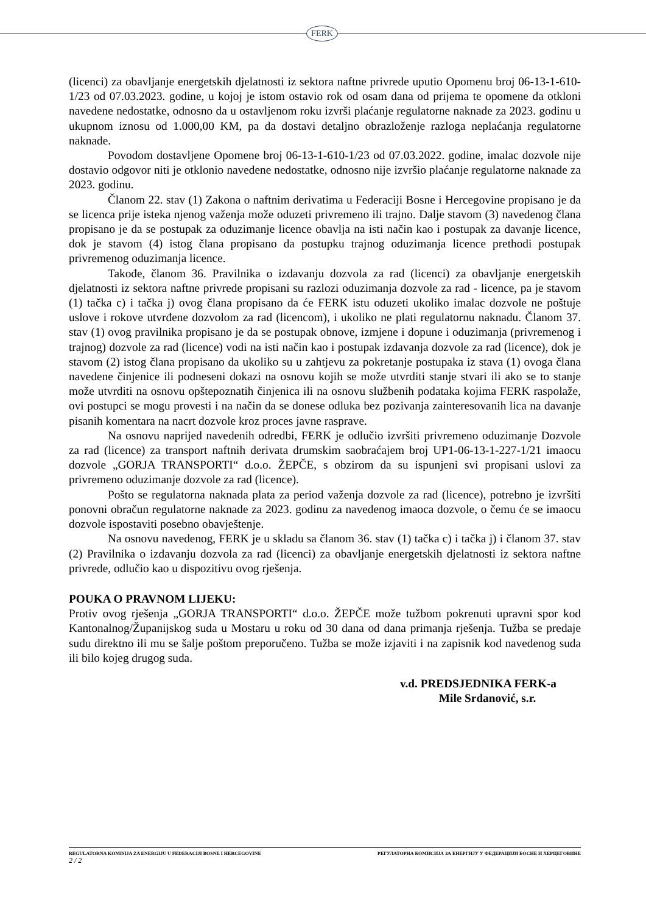FERK
(licenci) za obavljanje energetskih djelatnosti iz sektora naftne privrede uputio Opomenu broj 06-13-1-610-1/23 od 07.03.2023. godine, u kojoj je istom ostavio rok od osam dana od prijema te opomene da otkloni navedene nedostatke, odnosno da u ostavljenom roku izvrši plaćanje regulatorne naknade za 2023. godinu u ukupnom iznosu od 1.000,00 KM, pa da dostavi detaljno obrazloženje razloga neplaćanja regulatorne naknade.
Povodom dostavljene Opomene broj 06-13-1-610-1/23 od 07.03.2022. godine, imalac dozvole nije dostavio odgovor niti je otklonio navedene nedostatke, odnosno nije izvršio plaćanje regulatorne naknade za 2023. godinu.
Članom 22. stav (1) Zakona o naftnim derivatima u Federaciji Bosne i Hercegovine propisano je da se licenca prije isteka njenog važenja može oduzeti privremeno ili trajno. Dalje stavom (3) navedenog člana propisano je da se postupak za oduzimanje licence obavlja na isti način kao i postupak za davanje licence, dok je stavom (4) istog člana propisano da postupku trajnog oduzimanja licence prethodi postupak privremenog oduzimanja licence.
Takođe, članom 36. Pravilnika o izdavanju dozvola za rad (licenci) za obavljanje energetskih djelatnosti iz sektora naftne privrede propisani su razlozi oduzimanja dozvole za rad - licence, pa je stavom (1) tačka c) i tačka j) ovog člana propisano da će FERK istu oduzeti ukoliko imalac dozvole ne poštuje uslove i rokove utvrđene dozvolom za rad (licencom), i ukoliko ne plati regulatornu naknadu. Članom 37. stav (1) ovog pravilnika propisano je da se postupak obnove, izmjene i dopune i oduzimanja (privremenog i trajnog) dozvole za rad (licence) vodi na isti način kao i postupak izdavanja dozvole za rad (licence), dok je stavom (2) istog člana propisano da ukoliko su u zahtjevu za pokretanje postupaka iz stava (1) ovoga člana navedene činjenice ili podneseni dokazi na osnovu kojih se može utvrditi stanje stvari ili ako se to stanje može utvrditi na osnovu opštepoznatih činjenica ili na osnovu službenih podataka kojima FERK raspolaže, ovi postupci se mogu provesti i na način da se donese odluka bez pozivanja zainteresovanih lica na davanje pisanih komentara na nacrt dozvole kroz proces javne rasprave.
Na osnovu naprijed navedenih odredbi, FERK je odlučio izvršiti privremeno oduzimanje Dozvole za rad (licence) za transport naftnih derivata drumskim saobraćajem broj UP1-06-13-1-227-1/21 imaocu dozvole „GORJA TRANSPORTI“ d.o.o. ŽEPČE, s obzirom da su ispunjeni svi propisani uslovi za privremeno oduzimanje dozvole za rad (licence).
Pošto se regulatorna naknada plata za period važenja dozvole za rad (licence), potrebno je izvršiti ponovni obračun regulatorne naknade za 2023. godinu za navedenog imaoca dozvole, o čemu će se imaocu dozvole ispostaviti posebno obavještenje.
Na osnovu navedenog, FERK je u skladu sa članom 36. stav (1) tačka c) i tačka j) i članom 37. stav (2) Pravilnika o izdavanju dozvola za rad (licenci) za obavljanje energetskih djelatnosti iz sektora naftne privrede, odlučio kao u dispozitivu ovog rješenja.
POUKA O PRAVNOM LIJEKU:
Protiv ovog rješenja „GORJA TRANSPORTI“ d.o.o. ŽEPČE može tužbom pokrenuti upravni spor kod Kantonalnog/Županijskog suda u Mostaru u roku od 30 dana od dana primanja rješenja. Tužba se predaje sudu direktno ili mu se šalje poštom preporučeno. Tužba se može izjaviti i na zapisnik kod navedenog suda ili bilo kojeg drugog suda.
v.d. PREDSJEDNIKA FERK-a
Mile Srdanović, s.r.
REGULATORNA KOMISIJA ZA ENERGIJU U FEDERACIJI BOSNE I HERCEGOVINE РЕГУЛАТОРНА КОМИСИЈА ЗА ЕНЕРГИЈУ У ФЕДЕРАЦИЈИ БОСНЕ И ХЕРЦЕГОВИНЕ
2 / 2